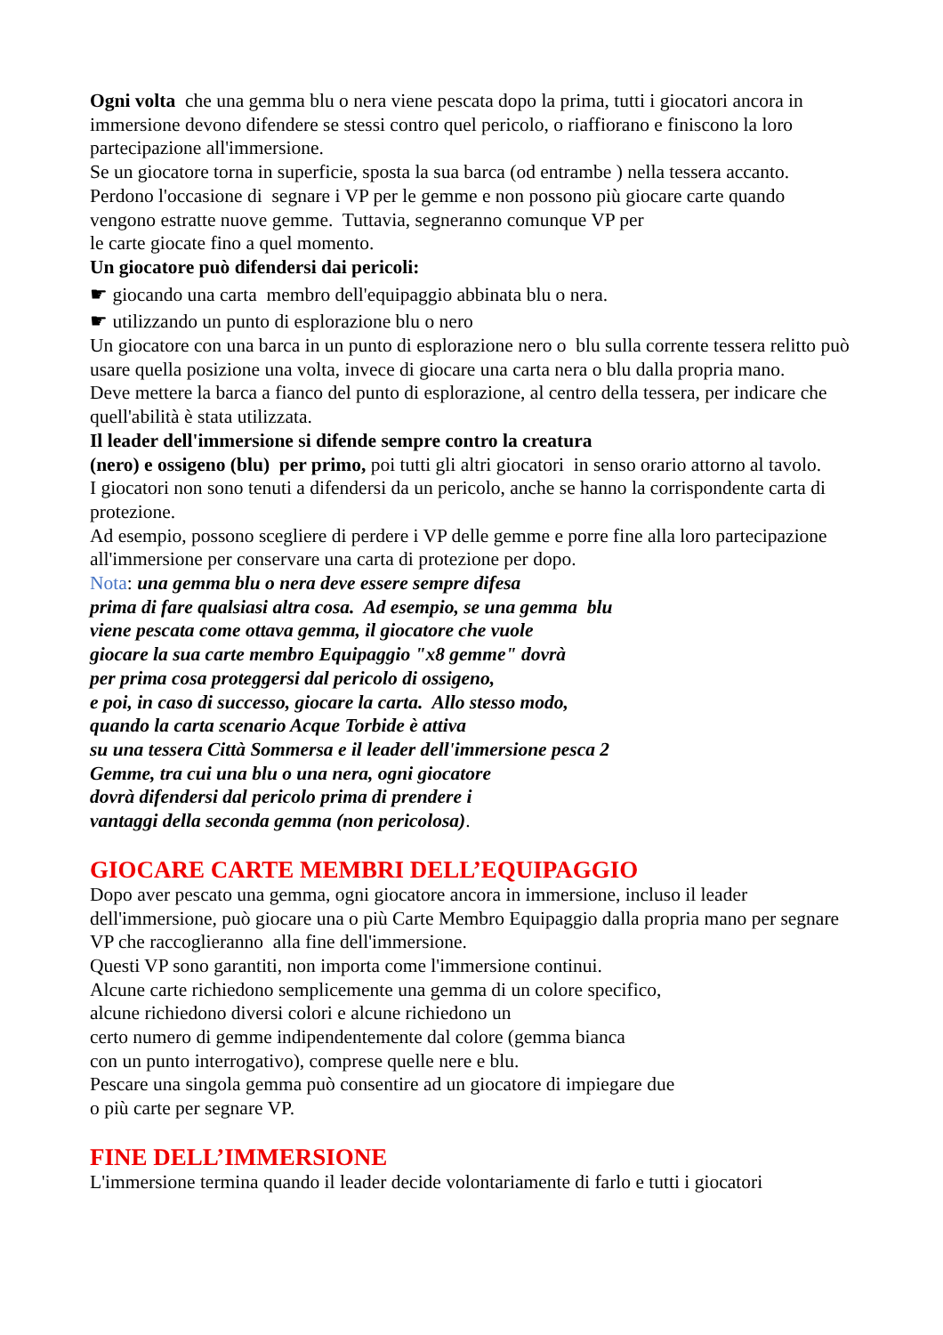Ogni volta che una gemma blu o nera viene pescata dopo la prima, tutti i giocatori ancora in immersione devono difendere se stessi contro quel pericolo, o riaffiorano e finiscono la loro partecipazione all'immersione.
Se un giocatore torna in superficie, sposta la sua barca (od entrambe ) nella tessera accanto. Perdono l'occasione di segnare i VP per le gemme e non possono più giocare carte quando vengono estratte nuove gemme. Tuttavia, segneranno comunque VP per
le carte giocate fino a quel momento.
Un giocatore può difendersi dai pericoli:
☛ giocando una carta membro dell'equipaggio abbinata blu o nera.
☛ utilizzando un punto di esplorazione blu o nero
Un giocatore con una barca in un punto di esplorazione nero o blu sulla corrente tessera relitto può usare quella posizione una volta, invece di giocare una carta nera o blu dalla propria mano.
Deve mettere la barca a fianco del punto di esplorazione, al centro della tessera, per indicare che quell'abilità è stata utilizzata.
Il leader dell'immersione si difende sempre contro la creatura
(nero) e ossigeno (blu) per primo, poi tutti gli altri giocatori in senso orario attorno al tavolo.
I giocatori non sono tenuti a difendersi da un pericolo, anche se hanno la corrispondente carta di protezione.
Ad esempio, possono scegliere di perdere i VP delle gemme e porre fine alla loro partecipazione all'immersione per conservare una carta di protezione per dopo.
Nota: una gemma blu o nera deve essere sempre difesa
prima di fare qualsiasi altra cosa. Ad esempio, se una gemma blu
viene pescata come ottava gemma, il giocatore che vuole
giocare la sua carte membro Equipaggio "x8 gemme" dovrà
per prima cosa proteggersi dal pericolo di ossigeno,
e poi, in caso di successo, giocare la carta. Allo stesso modo,
quando la carta scenario Acque Torbide è attiva
su una tessera Città Sommersa e il leader dell'immersione pesca 2
Gemme, tra cui una blu o una nera, ogni giocatore
dovrà difendersi dal pericolo prima di prendere i
vantaggi della seconda gemma (non pericolosa).
GIOCARE CARTE MEMBRI DELL’EQUIPAGGIO
Dopo aver pescato una gemma, ogni giocatore ancora in immersione, incluso il leader dell'immersione, può giocare una o più Carte Membro Equipaggio dalla propria mano per segnare VP che raccoglieranno alla fine dell'immersione.
Questi VP sono garantiti, non importa come l'immersione continui.
Alcune carte richiedono semplicemente una gemma di un colore specifico,
alcune richiedono diversi colori e alcune richiedono un
certo numero di gemme indipendentemente dal colore (gemma bianca
con un punto interrogativo), comprese quelle nere e blu.
Pescare una singola gemma può consentire ad un giocatore di impiegare due
o più carte per segnare VP.
FINE DELL’IMMERSIONE
L'immersione termina quando il leader decide volontariamente di farlo e tutti i giocatori